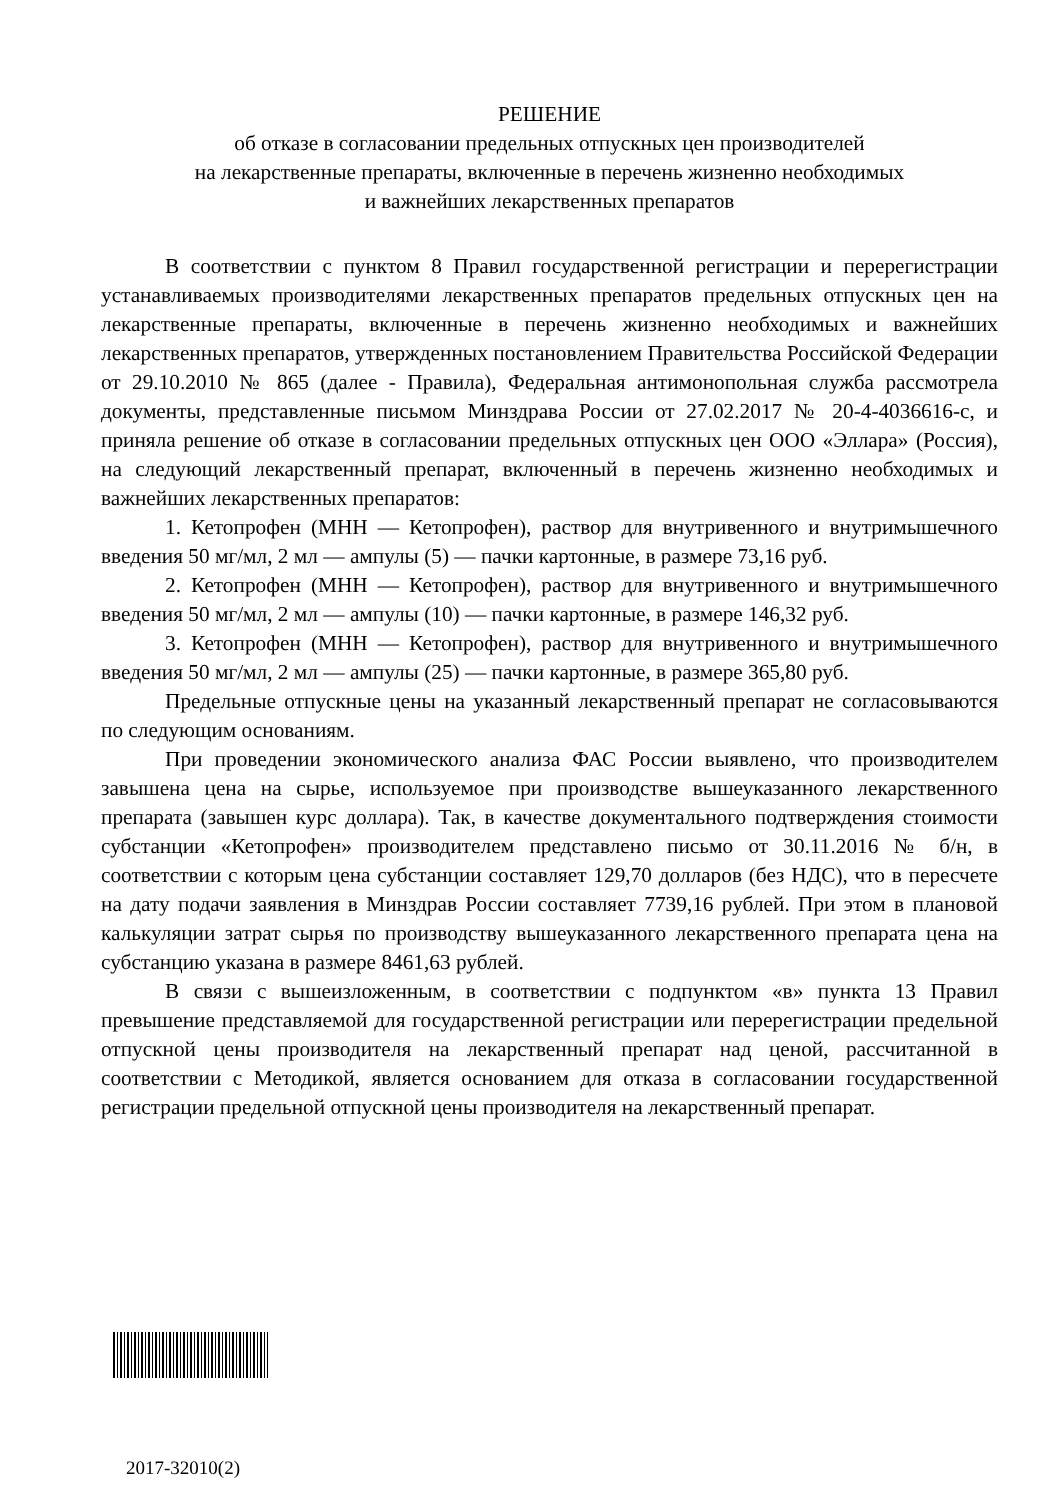РЕШЕНИЕ
об отказе в согласовании предельных отпускных цен производителей
на лекарственные препараты, включенные в перечень жизненно необходимых
и важнейших лекарственных препаратов
В соответствии с пунктом 8 Правил государственной регистрации и перерегистрации устанавливаемых производителями лекарственных препаратов предельных отпускных цен на лекарственные препараты, включенные в перечень жизненно необходимых и важнейших лекарственных препаратов, утвержденных постановлением Правительства Российской Федерации от 29.10.2010 № 865 (далее - Правила), Федеральная антимонопольная служба рассмотрела документы, представленные письмом Минздрава России от 27.02.2017 № 20-4-4036616-с, и приняла решение об отказе в согласовании предельных отпускных цен ООО «Эллара» (Россия), на следующий лекарственный препарат, включенный в перечень жизненно необходимых и важнейших лекарственных препаратов:
1. Кетопрофен (МНН — Кетопрофен), раствор для внутривенного и внутримышечного введения 50 мг/мл, 2 мл — ампулы (5) — пачки картонные, в размере 73,16 руб.
2. Кетопрофен (МНН — Кетопрофен), раствор для внутривенного и внутримышечного введения 50 мг/мл, 2 мл — ампулы (10) — пачки картонные, в размере 146,32 руб.
3. Кетопрофен (МНН — Кетопрофен), раствор для внутривенного и внутримышечного введения 50 мг/мл, 2 мл — ампулы (25) — пачки картонные, в размере 365,80 руб.
Предельные отпускные цены на указанный лекарственный препарат не согласовываются по следующим основаниям.
При проведении экономического анализа ФАС России выявлено, что производителем завышена цена на сырье, используемое при производстве вышеуказанного лекарственного препарата (завышен курс доллара). Так, в качестве документального подтверждения стоимости субстанции «Кетопрофен» производителем представлено письмо от 30.11.2016 № б/н, в соответствии с которым цена субстанции составляет 129,70 долларов (без НДС), что в пересчете на дату подачи заявления в Минздрав России составляет 7739,16 рублей. При этом в плановой калькуляции затрат сырья по производству вышеуказанного лекарственного препарата цена на субстанцию указана в размере 8461,63 рублей.
В связи с вышеизложенным, в соответствии с подпунктом «в» пункта 13 Правил превышение представляемой для государственной регистрации или перерегистрации предельной отпускной цены производителя на лекарственный препарат над ценой, рассчитанной в соответствии с Методикой, является основанием для отказа в согласовании государственной регистрации предельной отпускной цены производителя на лекарственный препарат.
2017-32010(2)